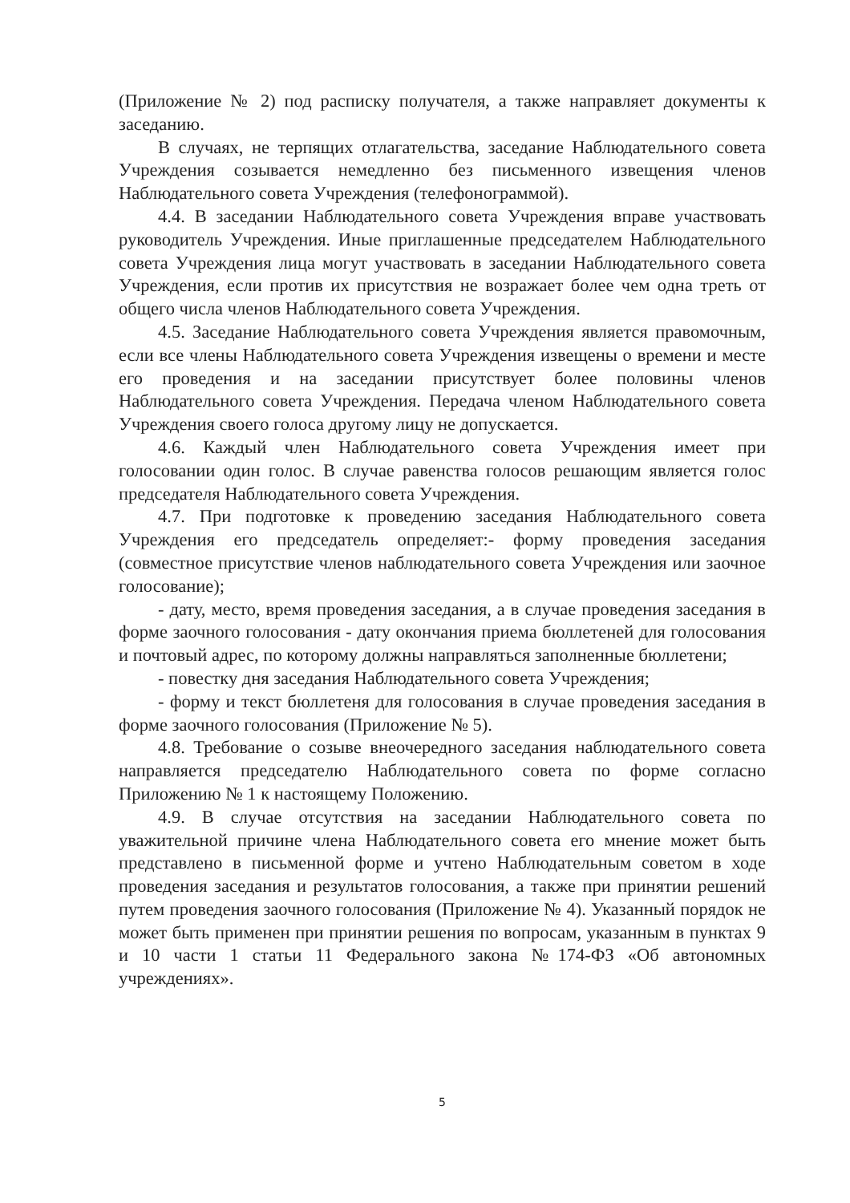(Приложение № 2) под расписку получателя, а также направляет документы к заседанию.
В случаях, не терпящих отлагательства, заседание Наблюдательного совета Учреждения созывается немедленно без письменного извещения членов Наблюдательного совета Учреждения (телефонограммой).
4.4. В заседании Наблюдательного совета Учреждения вправе участвовать руководитель Учреждения. Иные приглашенные председателем Наблюдательного совета Учреждения лица могут участвовать в заседании Наблюдательного совета Учреждения, если против их присутствия не возражает более чем одна треть от общего числа членов Наблюдательного совета Учреждения.
4.5. Заседание Наблюдательного совета Учреждения является правомочным, если все члены Наблюдательного совета Учреждения извещены о времени и месте его проведения и на заседании присутствует более половины членов Наблюдательного совета Учреждения. Передача членом Наблюдательного совета Учреждения своего голоса другому лицу не допускается.
4.6. Каждый член Наблюдательного совета Учреждения имеет при голосовании один голос. В случае равенства голосов решающим является голос председателя Наблюдательного совета Учреждения.
4.7. При подготовке к проведению заседания Наблюдательного совета Учреждения его председатель определяет:- форму проведения заседания (совместное присутствие членов наблюдательного совета Учреждения или заочное голосование);
- дату, место, время проведения заседания, а в случае проведения заседания в форме заочного голосования - дату окончания приема бюллетеней для голосования и почтовый адрес, по которому должны направляться заполненные бюллетени;
- повестку дня заседания Наблюдательного совета Учреждения;
- форму и текст бюллетеня для голосования в случае проведения заседания в форме заочного голосования (Приложение № 5).
4.8. Требование о созыве внеочередного заседания наблюдательного совета направляется председателю Наблюдательного совета по форме согласно Приложению № 1 к настоящему Положению.
4.9. В случае отсутствия на заседании Наблюдательного совета по уважительной причине члена Наблюдательного совета его мнение может быть представлено в письменной форме и учтено Наблюдательным советом в ходе проведения заседания и результатов голосования, а также при принятии решений путем проведения заочного голосования (Приложение № 4). Указанный порядок не может быть применен при принятии решения по вопросам, указанным в пунктах 9 и 10 части 1 статьи 11 Федерального закона №174-ФЗ «Об автономных учреждениях».
5